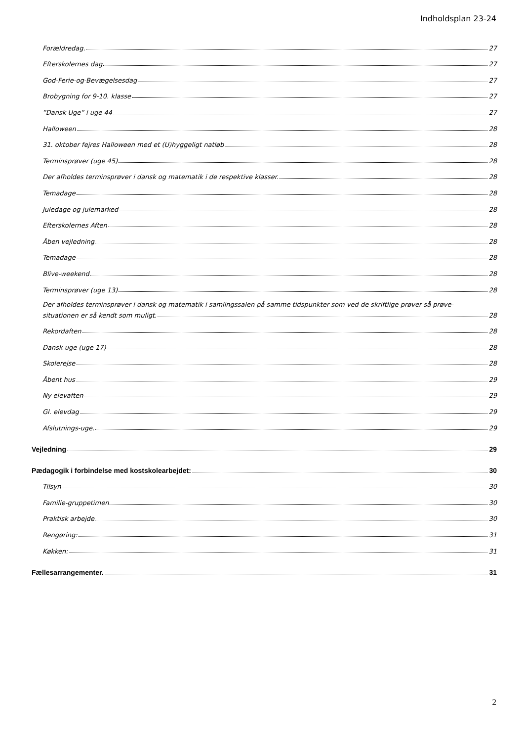Indholdsplan 23-24
Forældredag. 27
Efterskolernes dag 27
God-Ferie-og-Bevægelsesdag 27
Brobygning for 9-10. klasse 27
”Dansk Uge” i uge 44 27
Halloween 28
31. oktober fejres Halloween med et (U)hyggeligt natløb 28
Terminsprøver (uge 45) 28
Der afholdes terminsprøver i dansk og matematik i de respektive klasser. 28
Temadage 28
Juledage og julemarked 28
Efterskolernes Aften 28
Åben vejledning 28
Temadage 28
Blive-weekend 28
Terminsprøver (uge 13) 28
Der afholdes terminsprøver i dansk og matematik i samlingssalen på samme tidspunkter som ved de skriftlige prøver så prøve-
situationen er så kendt som muligt. 28
Rekordaften 28
Dansk uge (uge 17) 28
Skolerejse 28
Åbent hus 29
Ny elevaften 29
Gl. elevdag 29
Afslutnings-uge. 29
Vejledning 29
Pædagogik i forbindelse med kostskolearbejdet: 30
Tilsyn 30
Familie-gruppetimen 30
Praktisk arbejde 30
Rengøring: 31
Køkken: 31
Fællesarrangementer. 31
2